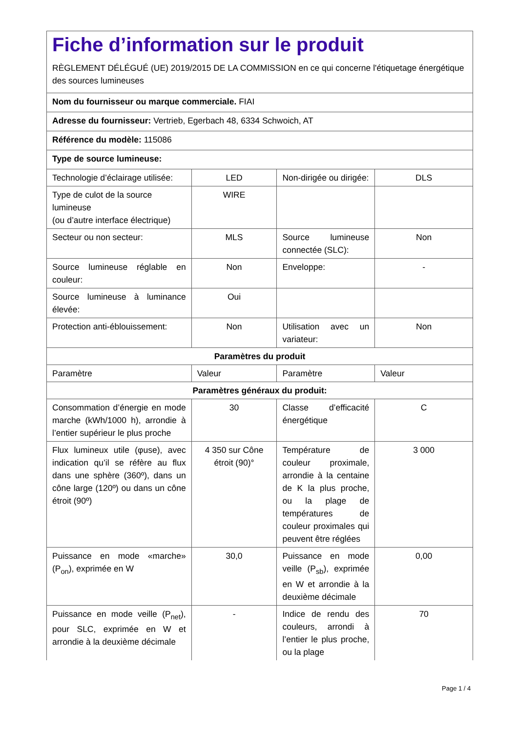| Fiche d’information sur le produit RÈGLEMENT DÉLÉGUÉ (UE) 2019/2015 DE LA COMMISSION en ce qui concerne l'étiquetage énergétique des sources lumineuses | | | |
| Nom du fournisseur ou marque commerciale. FIAI | | | |
| Adresse du fournisseur: Vertrieb, Egerbach 48, 6334 Schwoich, AT | | | |
| Référence du modèle: 115086 | | | |
| Type de source lumineuse: | | | |
| Technologie d’éclairage utilisée: | LED | Non-dirigée ou dirigée: | DLS |
| Type de culot de la source lumineuse (ou d’autre interface électrique) | WIRE | | |
| Secteur ou non secteur: | MLS | Source lumineuse connectée (SLC): | Non |
| Source lumineuse réglable en couleur: | Non | Enveloppe: | - |
| Source lumineuse à luminance élevée: | Oui | | |
| Protection anti-éblouissement: | Non | Utilisation avec un variateur: | Non |
| Paramètres du produit | | | |
| Paramètre | Valeur | Paramètre | Valeur |
| Paramètres généraux du produit: | | | |
| Consommation d’énergie en mode marche (kWh/1000 h), arrondie à l’entier supérieur le plus proche | 30 | Classe d’efficacité énergétique | C |
| Flux lumineux utile (φuse), avec indication qu’il se réfère au flux dans une sphère (360º), dans un cône large (120º) ou dans un cône étroit (90º) | 4 350 sur Cône étroit (90)° | Température de couleur proximale, arrondie à la centaine de K la plus proche, ou la plage de températures de couleur proximales qui peuvent être réglées | 3 000 |
| Puissance en mode «marche» (P<sub>on</sub>), exprimée en W | 30,0 | Puissance en mode veille (P<sub>sb</sub>), exprimée en W et arrondie à la deuxième décimale | 0,00 |
| Puissance en mode veille (P<sub>net</sub>), pour SLC, exprimée en W et arrondie à la deuxième décimale | - | Indice de rendu des couleurs, arrondi à l’entier le plus proche, ou la plage | 70 |
Page 1 / 4